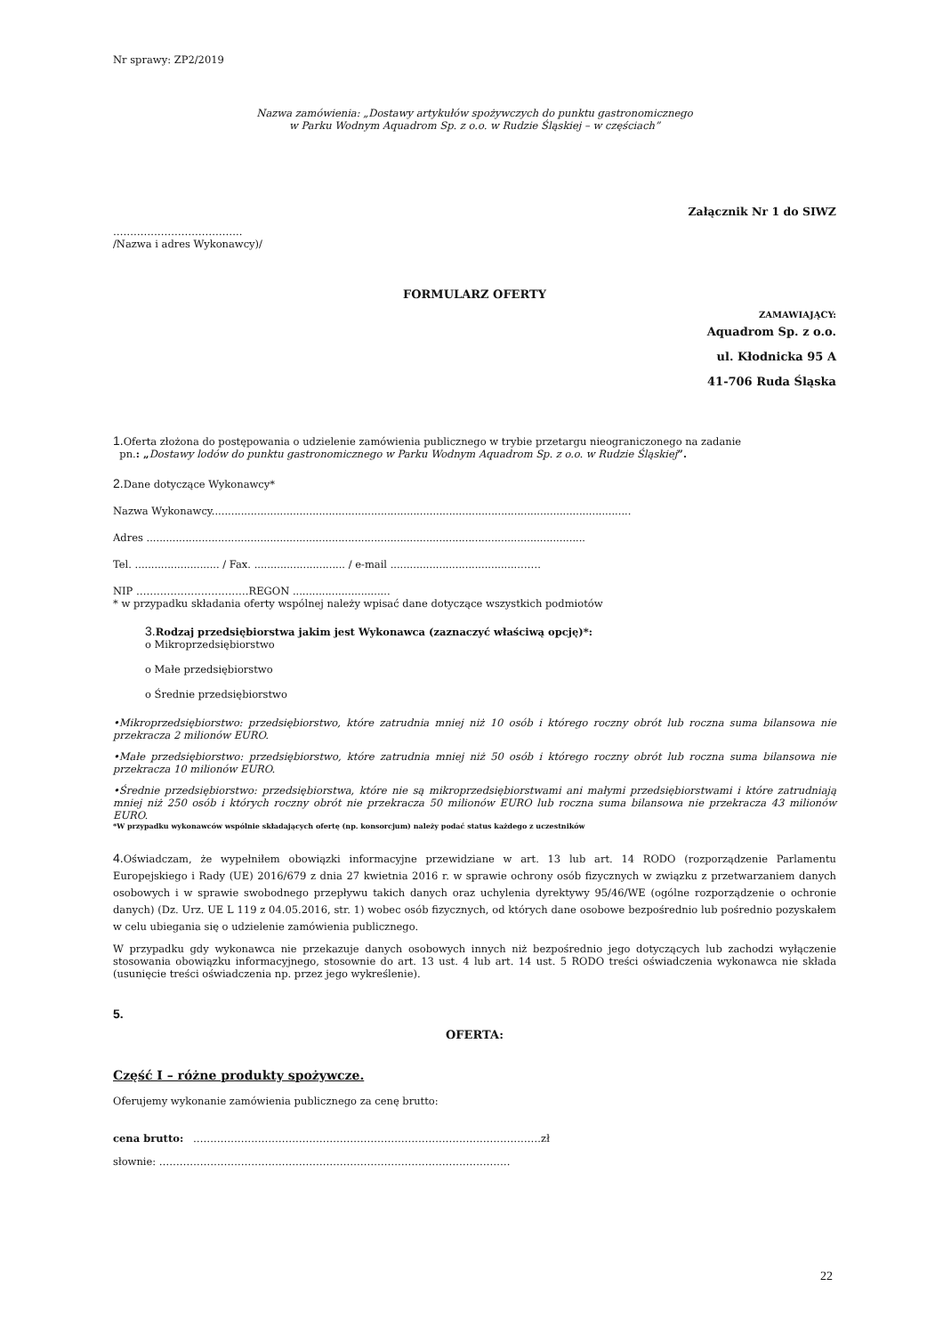Nr sprawy: ZP2/2019
Nazwa zamówienia: „Dostawy artykułów spożywczych do punktu gastronomicznego
w Parku Wodnym Aquadrom Sp. z o.o. w Rudzie Śląskiej – w częściach”
Załącznik Nr 1 do SIWZ
………………………………..
/Nazwa i adres Wykonawcy)/
FORMULARZ OFERTY
ZAMAWIAJĄCY:
Aquadrom Sp. z o.o.
ul. Kłodnicka 95 A
41-706 Ruda Śląska
1. Oferta złożona do postępowania o udzielenie zamówienia publicznego w trybie przetargu nieograniczonego na zadanie
pn.: „Dostawy lodów do punktu gastronomicznego w Parku Wodnym Aquadrom Sp. z o.o. w Rudzie Śląskiej”.
2. Dane dotyczące Wykonawcy*
Nazwa Wykonawcy.................................................................................................................................
Adres .......................................................................................................................................
Tel. .......................... / Fax. ............................ / e-mail ........................................……
NIP ……………………………REGON ..............................
* w przypadku składania oferty wspólnej należy wpisać dane dotyczące wszystkich podmiotów
3. Rodzaj przedsiębiorstwa jakim jest Wykonawca (zaznaczyć właściwą opcję)*:
o Mikroprzedsiębiorstwo
o Małe przedsiębiorstwo
o Średnie przedsiębiorstwo
•Mikroprzedsiębiorstwo: przedsiębiorstwo, które zatrudnia mniej niż 10 osób i którego roczny obrót lub roczna suma bilansowa nie przekracza 2 milionów EURO.
•Małe przedsiębiorstwo: przedsiębiorstwo, które zatrudnia mniej niż 50 osób i którego roczny obrót lub roczna suma bilansowa nie przekracza 10 milionów EURO.
•Średnie przedsiębiorstwo: przedsiębiorstwa, które nie są mikroprzedsiębiorstwami ani małymi przedsiębiorstwami i które zatrudniają mniej niż 250 osób i których roczny obrót nie przekracza 50 milionów EURO lub roczna suma bilansowa nie przekracza 43 milionów EURO.
*W przypadku wykonawców wspólnie składających ofertę (np. konsorcjum) należy podać status każdego z uczestników
4. Oświadczam, że wypełniłem obowiązki informacyjne przewidziane w art. 13 lub art. 14 RODO (rozporządzenie Parlamentu Europejskiego i Rady (UE) 2016/679 z dnia 27 kwietnia 2016 r. w sprawie ochrony osób fizycznych w związku z przetwarzaniem danych osobowych i w sprawie swobodnego przepływu takich danych oraz uchylenia dyrektywy 95/46/WE (ogólne rozporządzenie o ochronie danych) (Dz. Urz. UE L 119 z 04.05.2016, str. 1) wobec osób fizycznych, od których dane osobowe bezpośrednio lub pośrednio pozyskałem w celu ubiegania się o udzielenie zamówienia publicznego.
W przypadku gdy wykonawca nie przekazuje danych osobowych innych niż bezpośrednio jego dotyczących lub zachodzi wyłączenie stosowania obowiązku informacyjnego, stosownie do art. 13 ust. 4 lub art. 14 ust. 5 RODO treści oświadczenia wykonawca nie składa (usunięcie treści oświadczenia np. przez jego wykreślenie).
5.
OFERTA:
Część I – różne produkty spożywcze.
Oferujemy wykonanie zamówienia publicznego za cenę brutto:
cena brutto: …………………………………………………………………………………………zł
słownie: ……………………………….…………………………………………………………
22